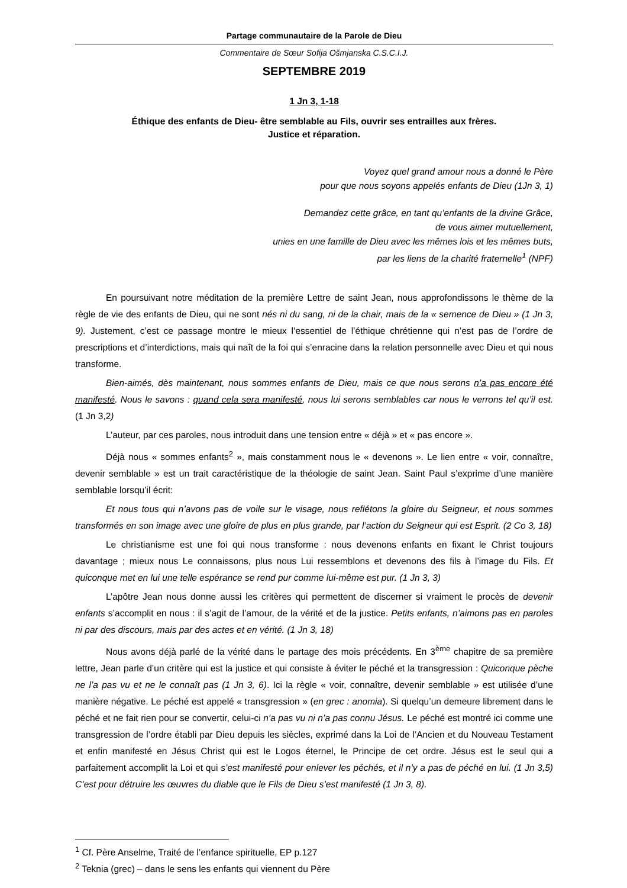Partage communautaire de la Parole de Dieu
Commentaire de Sœur Sofija Ošmjanska C.S.C.I.J.
SEPTEMBRE 2019
1 Jn 3, 1-18
Éthique des enfants de Dieu- être semblable au Fils, ouvrir ses entrailles aux frères.
Justice et réparation.
Voyez quel grand amour nous a donné le Père
pour que nous soyons appelés enfants de Dieu (1Jn 3, 1)
Demandez cette grâce, en tant qu’enfants de la divine Grâce,
de vous aimer mutuellement,
unies en une famille de Dieu avec les mêmes lois et les mêmes buts,
par les liens de la charité fraternelle<sup>1</sup> (NPF)
En poursuivant notre méditation de la première Lettre de saint Jean, nous approfondissons le thème de la règle de vie des enfants de Dieu, qui ne sont nés ni du sang, ni de la chair, mais de la « semence de Dieu » (1 Jn 3, 9). Justement, c’est ce passage montre le mieux l’essentiel de l’éthique chrétienne qui n’est pas de l’ordre de prescriptions et d’interdictions, mais qui naît de la foi qui s’enracine dans la relation personnelle avec Dieu et qui nous transforme.
Bien-aimés, dès maintenant, nous sommes enfants de Dieu, mais ce que nous serons n’a pas encore été manifesté. Nous le savons : quand cela sera manifesté, nous lui serons semblables car nous le verrons tel qu’il est. (1 Jn 3,2)
L’auteur, par ces paroles, nous introduit dans une tension entre « déjà » et « pas encore ».
Déjà nous « sommes enfants<sup>2</sup> », mais constamment nous le « devenons ». Le lien entre « voir, connaître, devenir semblable » est un trait caractéristique de la théologie de saint Jean. Saint Paul s’exprime d’une manière semblable lorsqu’il écrit:
Et nous tous qui n’avons pas de voile sur le visage, nous reflétons la gloire du Seigneur, et nous sommes transformés en son image avec une gloire de plus en plus grande, par l’action du Seigneur qui est Esprit. (2 Co 3, 18)
Le christianisme est une foi qui nous transforme : nous devenons enfants en fixant le Christ toujours davantage ; mieux nous Le connaissons, plus nous Lui ressemblons et devenons des fils à l’image du Fils. Et quiconque met en lui une telle espérance se rend pur comme lui-même est pur. (1 Jn 3, 3)
L’apôtre Jean nous donne aussi les critères qui permettent de discerner si vraiment le procès de devenir enfants s’accomplit en nous : il s’agit de l’amour, de la vérité et de la justice. Petits enfants, n’aimons pas en paroles ni par des discours, mais par des actes et en vérité. (1 Jn 3, 18)
Nous avons déjà parlé de la vérité dans le partage des mois précédents. En 3<sup>ème</sup> chapitre de sa première lettre, Jean parle d’un critère qui est la justice et qui consiste à éviter le péché et la transgression : Quiconque pèche ne l’a pas vu et ne le connaît pas (1 Jn 3, 6). Ici la règle « voir, connaître, devenir semblable » est utilisée d’une manière négative. Le péché est appelé « transgression » (en grec : anomia). Si quelqu’un demeure librement dans le péché et ne fait rien pour se convertir, celui-ci n’a pas vu ni n’a pas connu Jésus. Le péché est montré ici comme une transgression de l’ordre établi par Dieu depuis les siècles, exprimé dans la Loi de l’Ancien et du Nouveau Testament et enfin manifesté en Jésus Christ qui est le Logos éternel, le Principe de cet ordre. Jésus est le seul qui a parfaitement accomplit la Loi et qui s’est manifesté pour enlever les péchés, et il n’y a pas de péché en lui. (1 Jn 3,5) C’est pour détruire les œuvres du diable que le Fils de Dieu s’est manifesté (1 Jn 3, 8).
<sup>1</sup> Cf. Père Anselme, Traité de l’enfance spirituelle, EP p.127
<sup>2</sup> Teknia (grec) – dans le sens les enfants qui viennent du Père